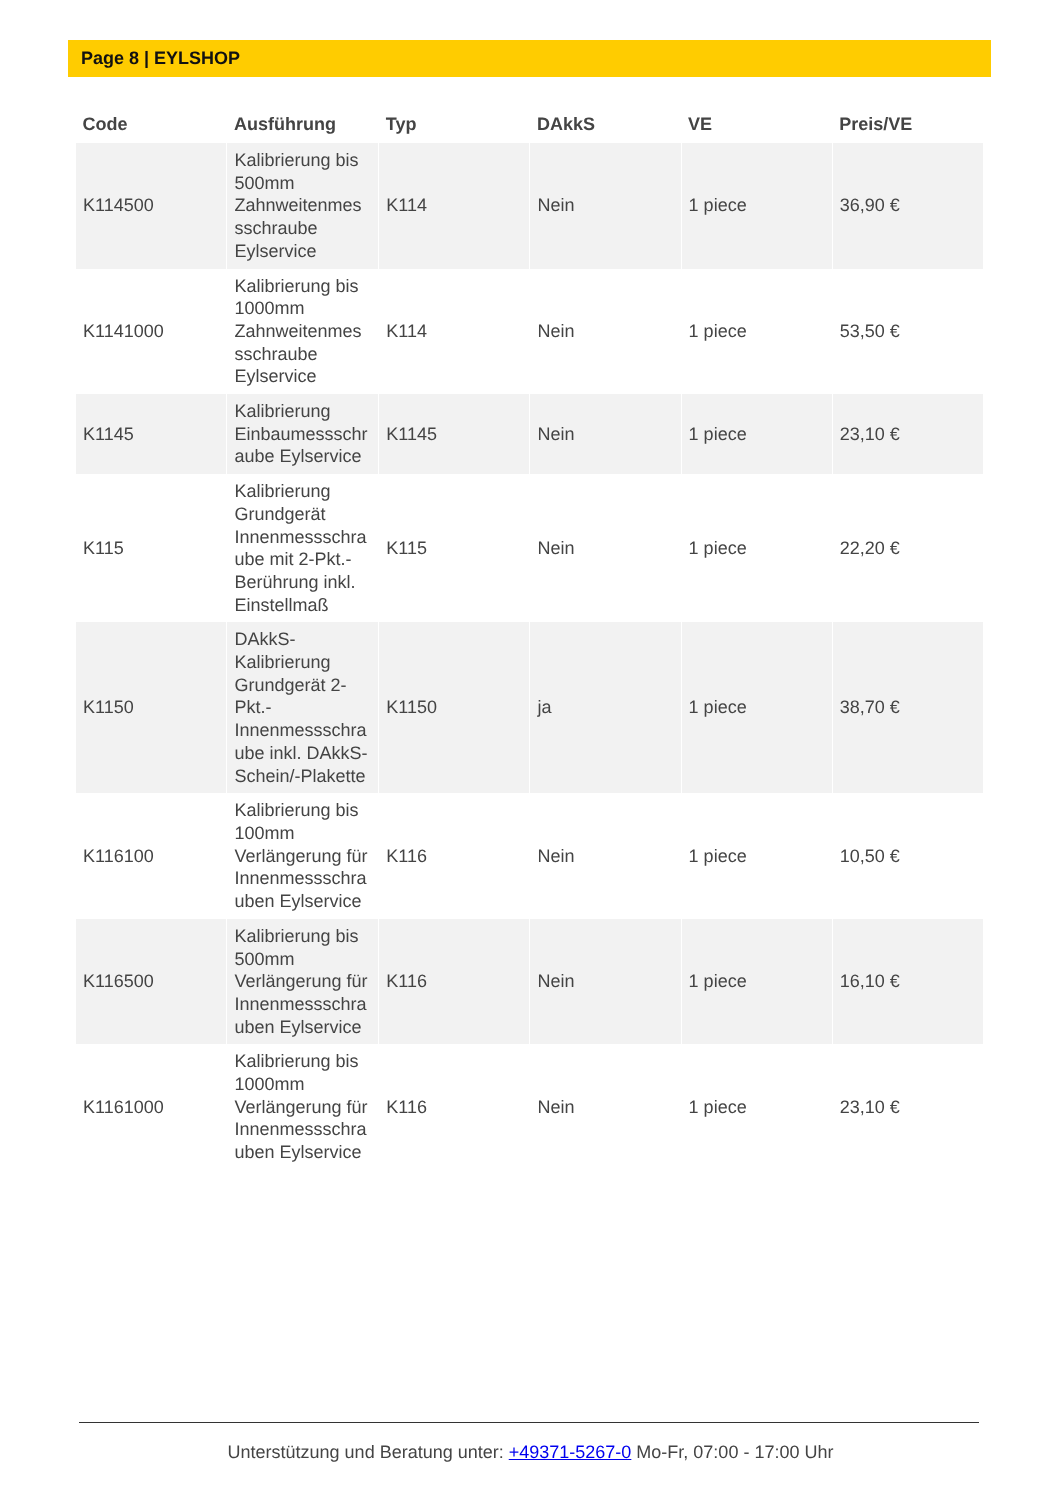Page 8 | EYLSHOP
| Code | Ausführung | Typ | DAkkS | VE | Preis/VE |
| --- | --- | --- | --- | --- | --- |
| K114500 | Kalibrierung bis 500mm Zahnweitenmes sschraube Eylservice | K114 | Nein | 1 piece | 36,90 € |
| K1141000 | Kalibrierung bis 1000mm Zahnweitenmes sschraube Eylservice | K114 | Nein | 1 piece | 53,50 € |
| K1145 | Kalibrierung Einbaumessschr aube Eylservice | K1145 | Nein | 1 piece | 23,10 € |
| K115 | Kalibrierung Grundgerät Innenmessschra ube mit 2-Pkt.-Berührung inkl. Einstellmaß | K115 | Nein | 1 piece | 22,20 € |
| K1150 | DAkkS-Kalibrierung Grundgerät 2-Pkt.-Innenmessschra ube inkl. DAkkS-Schein/-Plakette | K1150 | ja | 1 piece | 38,70 € |
| K116100 | Kalibrierung bis 100mm Verlängerung für Innenmessschra uben Eylservice | K116 | Nein | 1 piece | 10,50 € |
| K116500 | Kalibrierung bis 500mm Verlängerung für Innenmessschra uben Eylservice | K116 | Nein | 1 piece | 16,10 € |
| K1161000 | Kalibrierung bis 1000mm Verlängerung für Innenmessschra uben Eylservice | K116 | Nein | 1 piece | 23,10 € |
Unterstützung und Beratung unter: +49371-5267-0 Mo-Fr, 07:00 - 17:00 Uhr